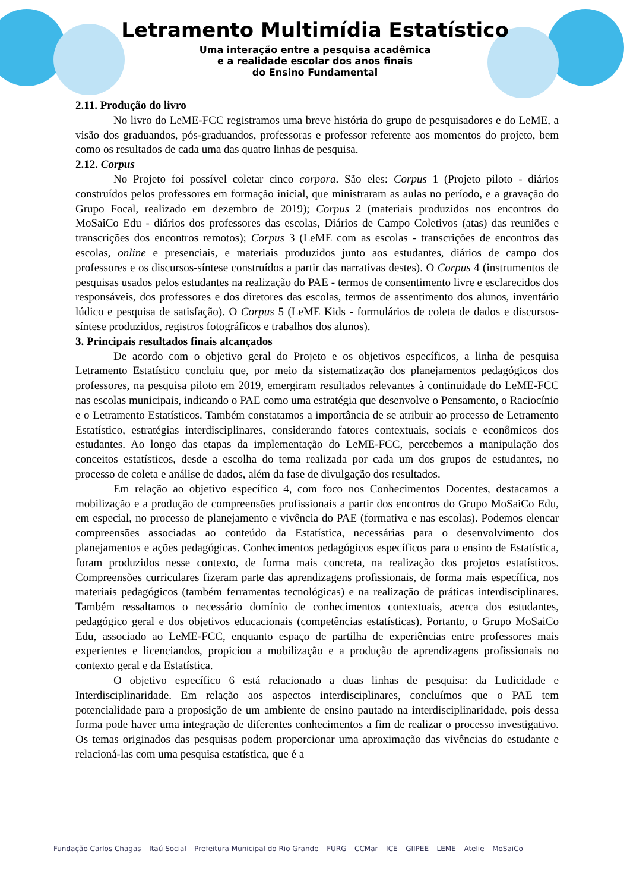Letramento Multimídia Estatístico
Uma interação entre a pesquisa acadêmica
e a realidade escolar dos anos finais
do Ensino Fundamental
2.11. Produção do livro
No livro do LeME-FCC registramos uma breve história do grupo de pesquisadores e do LeME, a visão dos graduandos, pós-graduandos, professoras e professor referente aos momentos do projeto, bem como os resultados de cada uma das quatro linhas de pesquisa.
2.12. Corpus
No Projeto foi possível coletar cinco corpora. São eles: Corpus 1 (Projeto piloto - diários construídos pelos professores em formação inicial, que ministraram as aulas no período, e a gravação do Grupo Focal, realizado em dezembro de 2019); Corpus 2 (materiais produzidos nos encontros do MoSaiCo Edu - diários dos professores das escolas, Diários de Campo Coletivos (atas) das reuniões e transcrições dos encontros remotos); Corpus 3 (LeME com as escolas - transcrições de encontros das escolas, online e presenciais, e materiais produzidos junto aos estudantes, diários de campo dos professores e os discursos-síntese construídos a partir das narrativas destes). O Corpus 4 (instrumentos de pesquisas usados pelos estudantes na realização do PAE - termos de consentimento livre e esclarecidos dos responsáveis, dos professores e dos diretores das escolas, termos de assentimento dos alunos, inventário lúdico e pesquisa de satisfação). O Corpus 5 (LeME Kids - formulários de coleta de dados e discursos-síntese produzidos, registros fotográficos e trabalhos dos alunos).
3. Principais resultados finais alcançados
De acordo com o objetivo geral do Projeto e os objetivos específicos, a linha de pesquisa Letramento Estatístico concluiu que, por meio da sistematização dos planejamentos pedagógicos dos professores, na pesquisa piloto em 2019, emergiram resultados relevantes à continuidade do LeME-FCC nas escolas municipais, indicando o PAE como uma estratégia que desenvolve o Pensamento, o Raciocínio e o Letramento Estatísticos. Também constatamos a importância de se atribuir ao processo de Letramento Estatístico, estratégias interdisciplinares, considerando fatores contextuais, sociais e econômicos dos estudantes. Ao longo das etapas da implementação do LeME-FCC, percebemos a manipulação dos conceitos estatísticos, desde a escolha do tema realizada por cada um dos grupos de estudantes, no processo de coleta e análise de dados, além da fase de divulgação dos resultados.
Em relação ao objetivo específico 4, com foco nos Conhecimentos Docentes, destacamos a mobilização e a produção de compreensões profissionais a partir dos encontros do Grupo MoSaiCo Edu, em especial, no processo de planejamento e vivência do PAE (formativa e nas escolas). Podemos elencar compreensões associadas ao conteúdo da Estatística, necessárias para o desenvolvimento dos planejamentos e ações pedagógicas. Conhecimentos pedagógicos específicos para o ensino de Estatística, foram produzidos nesse contexto, de forma mais concreta, na realização dos projetos estatísticos. Compreensões curriculares fizeram parte das aprendizagens profissionais, de forma mais específica, nos materiais pedagógicos (também ferramentas tecnológicas) e na realização de práticas interdisciplinares. Também ressaltamos o necessário domínio de conhecimentos contextuais, acerca dos estudantes, pedagógico geral e dos objetivos educacionais (competências estatísticas). Portanto, o Grupo MoSaiCo Edu, associado ao LeME-FCC, enquanto espaço de partilha de experiências entre professores mais experientes e licenciandos, propiciou a mobilização e a produção de aprendizagens profissionais no contexto geral e da Estatística.
O objetivo específico 6 está relacionado a duas linhas de pesquisa: da Ludicidade e Interdisciplinaridade. Em relação aos aspectos interdisciplinares, concluímos que o PAE tem potencialidade para a proposição de um ambiente de ensino pautado na interdisciplinaridade, pois dessa forma pode haver uma integração de diferentes conhecimentos a fim de realizar o processo investigativo. Os temas originados das pesquisas podem proporcionar uma aproximação das vivências do estudante e relacioná-las com uma pesquisa estatística, que é a
Fundação Carlos Chagas Itaú Social Prefeitura Municipal do Rio Grande FURG CCMar ICE GIIPEE LEME Atelie MoSaiCo